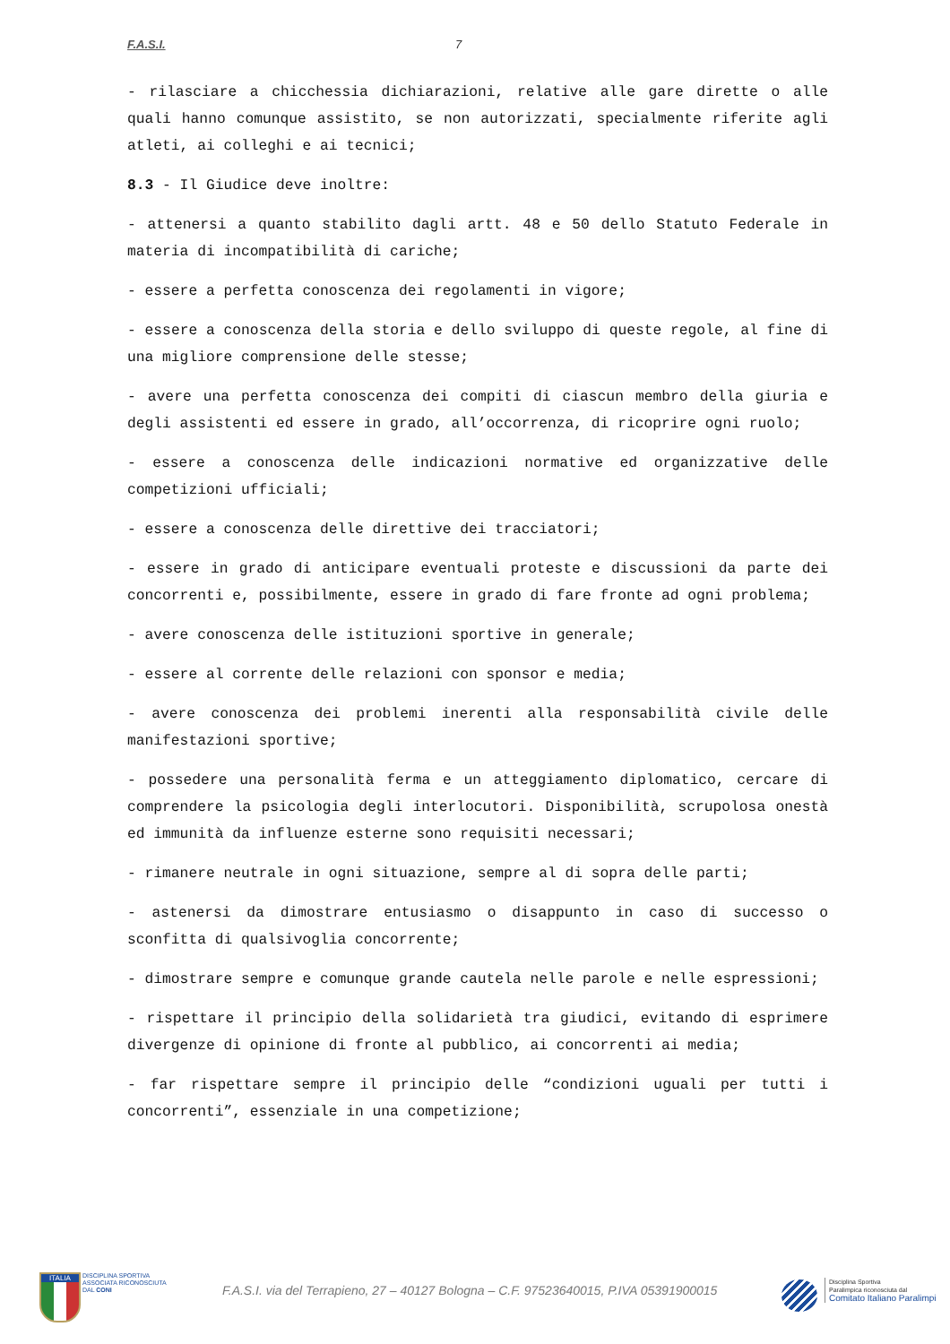F.A.S.I. 7
- rilasciare a chicchessia dichiarazioni, relative alle gare dirette o alle quali hanno comunque assistito, se non autorizzati, specialmente riferite agli atleti, ai colleghi e ai tecnici;
8.3 - Il Giudice deve inoltre:
- attenersi a quanto stabilito dagli artt. 48 e 50 dello Statuto Federale in materia di incompatibilità di cariche;
- essere a perfetta conoscenza dei regolamenti in vigore;
- essere a conoscenza della storia e dello sviluppo di queste regole, al fine di una migliore comprensione delle stesse;
- avere una perfetta conoscenza dei compiti di ciascun membro della giuria e degli assistenti ed essere in grado, all’occorrenza, di ricoprire ogni ruolo;
- essere a conoscenza delle indicazioni normative ed organizzative delle competizioni ufficiali;
- essere a conoscenza delle direttive dei tracciatori;
- essere in grado di anticipare eventuali proteste e discussioni da parte dei concorrenti e, possibilmente, essere in grado di fare fronte ad ogni problema;
- avere conoscenza delle istituzioni sportive in generale;
- essere al corrente delle relazioni con sponsor e media;
- avere conoscenza dei problemi inerenti alla responsabilità civile delle manifestazioni sportive;
- possedere una personalità ferma e un atteggiamento diplomatico, cercare di comprendere la psicologia degli interlocutori. Disponibilità, scrupolosa onestà ed immunità da influenze esterne sono requisiti necessari;
- rimanere neutrale in ogni situazione, sempre al di sopra delle parti;
- astenersi da dimostrare entusiasmo o disappunto in caso di successo o sconfitta di qualsivoglia concorrente;
- dimostrare sempre e comunque grande cautela nelle parole e nelle espressioni;
- rispettare il principio della solidarietà tra giudici, evitando di esprimere divergenze di opinione di fronte al pubblico, ai concorrenti ai media;
- far rispettare sempre il principio delle “condizioni uguali per tutti i concorrenti”, essenziale in una competizione;
ITALIA
DISCIPLINA SPORTIVA
ASSOCIATA RICONOSCIUTA
DAL CONI
F.A.S.I. via del Terrapieno, 27 – 40127 Bologna – C.F. 97523640015, P.IVA 05391900015
Disciplina Sportiva
Paralimpica riconosciuta dal
Comitato Italiano Paralimpi